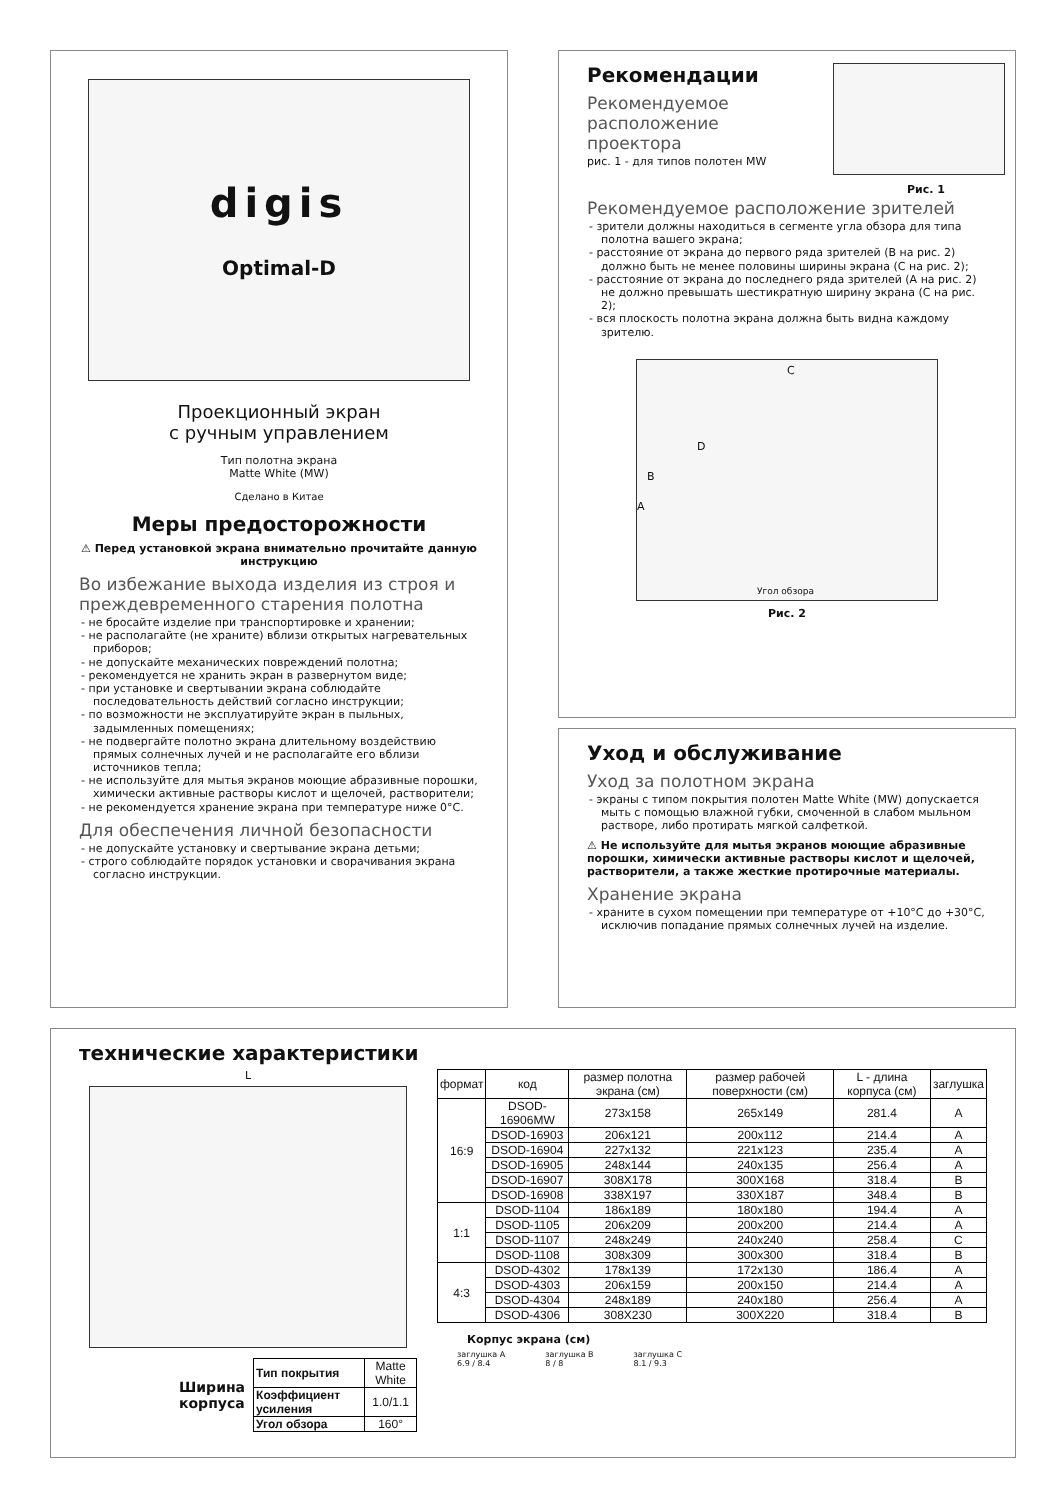digis
Optimal-D
Проекционный экран
с ручным управлением
Тип полотна экрана
Matte White (MW)
Сделано в Китае
Меры предосторожности
⚠ Перед установкой экрана внимательно прочитайте данную инструкцию
Во избежание выхода изделия из строя и преждевременного старения полотна
- не бросайте изделие при транспортировке и хранении;
- не располагайте (не храните) вблизи открытых нагревательных приборов;
- не допускайте механических повреждений полотна;
- рекомендуется не хранить экран в развернутом виде;
- при установке и свертывании экрана соблюдайте последовательность действий согласно инструкции;
- по возможности не эксплуатируйте экран в пыльных, задымленных помещениях;
- не подвергайте полотно экрана длительному воздействию прямых солнечных лучей и не располагайте его вблизи источников тепла;
- не используйте для мытья экранов моющие абразивные порошки, химически активные растворы кислот и щелочей, растворители;
- не рекомендуется хранение экрана при температуре ниже 0°С.
Для обеспечения личной безопасности
- не допускайте установку и свертывание экрана детьми;
- строго соблюдайте порядок установки и сворачивания экрана согласно инструкции.
Рекомендации
Рекомендуемое
расположение
проектора
рис. 1 - для типов полотен MW
Рис. 1
Рекомендуемое расположение зрителей
- зрители должны находиться в сегменте угла обзора для типа полотна вашего экрана;
- расстояние от экрана до первого ряда зрителей (В на рис. 2) должно быть не менее половины ширины экрана (С на рис. 2);
- расстояние от экрана до последнего ряда зрителей (А на рис. 2) не должно превышать шестикратную ширину экрана (С на рис. 2);
- вся плоскость полотна экрана должна быть видна каждому зрителю.
C
D
B
A
Угол обзора
Рис. 2
Уход и обслуживание
Уход за полотном экрана
- экраны с типом покрытия полотен Matte White (MW) допускается мыть с помощью влажной губки, смоченной в слабом мыльном растворе, либо протирать мягкой салфеткой.
⚠ Не используйте для мытья экранов моющие абразивные порошки, химически активные растворы кислот и щелочей, растворители, а также жесткие протирочные материалы.
Хранение экрана
- храните в сухом помещении при температуре от +10°С до +30°С, исключив попадание прямых солнечных лучей на изделие.
технические характеристики
L
Ширина
корпуса
| Тип покрытия | Matte White |
| Коэффициент усиления | 1.0/1.1 |
| Угол обзора | 160° |
| формат | код | размер полотна экрана (см) | размер рабочей поверхности (см) | L - длина корпуса (см) | заглушка |
| --- | --- | --- | --- | --- | --- |
| 16:9 | DSOD-16906MW | 273x158 | 265x149 | 281.4 | A |
| | DSOD-16903 | 206x121 | 200x112 | 214.4 | A |
| | DSOD-16904 | 227x132 | 221x123 | 235.4 | A |
| | DSOD-16905 | 248x144 | 240x135 | 256.4 | A |
| | DSOD-16907 | 308X178 | 300X168 | 318.4 | B |
| | DSOD-16908 | 338X197 | 330X187 | 348.4 | B |
| 1:1 | DSOD-1104 | 186x189 | 180x180 | 194.4 | A |
| | DSOD-1105 | 206x209 | 200x200 | 214.4 | A |
| | DSOD-1107 | 248x249 | 240x240 | 258.4 | C |
| | DSOD-1108 | 308x309 | 300x300 | 318.4 | B |
| 4:3 | DSOD-4302 | 178x139 | 172x130 | 186.4 | A |
| | DSOD-4303 | 206x159 | 200x150 | 214.4 | A |
| | DSOD-4304 | 248x189 | 240x180 | 256.4 | A |
| | DSOD-4306 | 308X230 | 300X220 | 318.4 | B |
Корпус экрана (см)
заглушка A
6.9 / 8.4
заглушка B
8 / 8
заглушка C
8.1 / 9.3